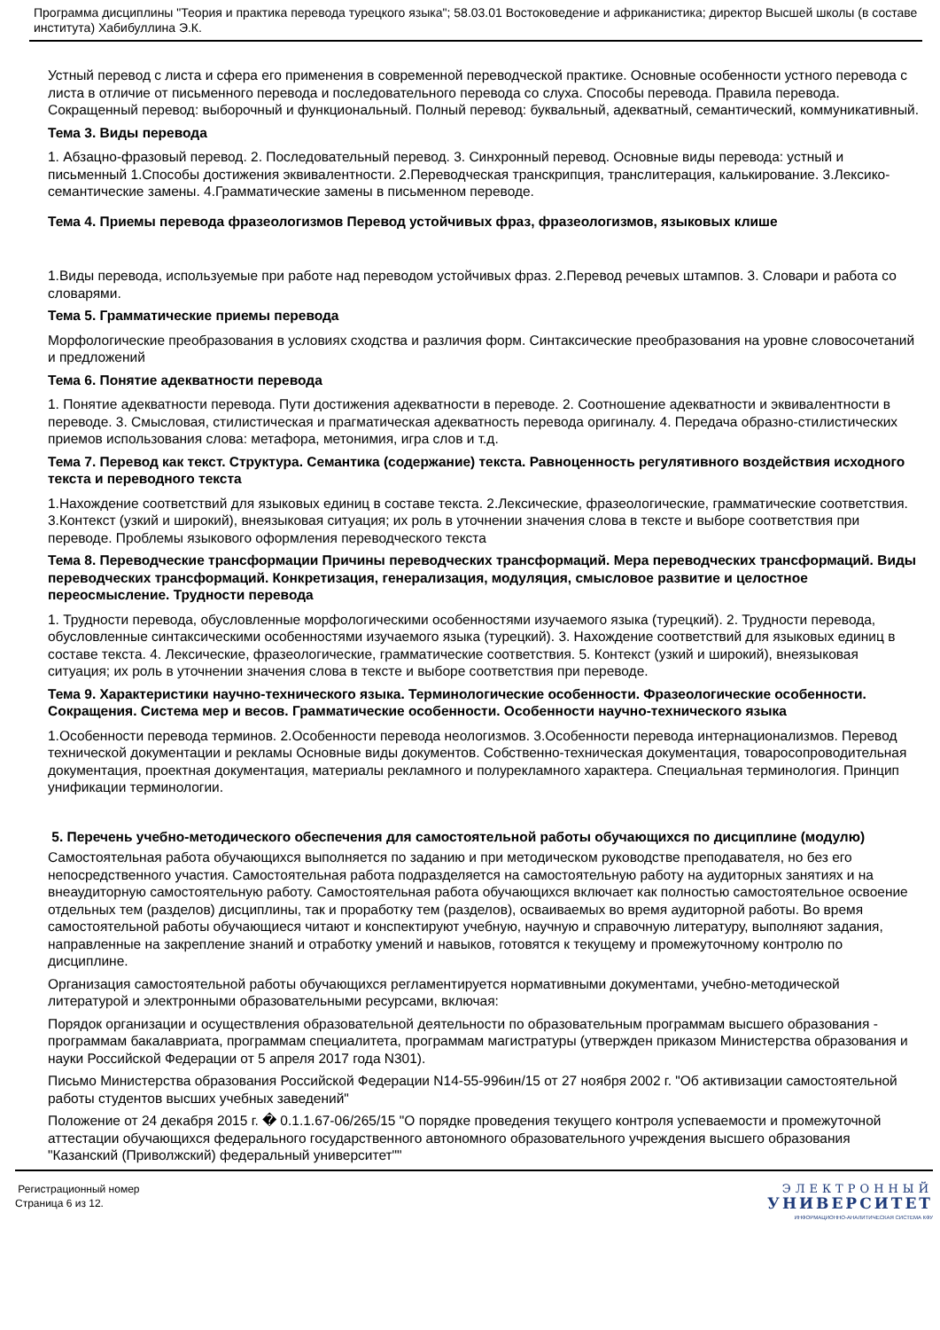Программа дисциплины "Теория и практика перевода турецкого языка"; 58.03.01 Востоковедение и африканистика; директор Высшей школы (в составе института) Хабибуллина Э.К.
Устный перевод с листа и сфера его применения в современной переводческой практике. Основные особенности устного перевода с листа в отличие от письменного перевода и последовательного перевода со слуха. Способы перевода. Правила перевода. Сокращенный перевод: выборочный и функциональный. Полный перевод: буквальный, адекватный, семантический, коммуникативный.
Тема 3. Виды перевода
1. Абзацно-фразовый перевод. 2. Последовательный перевод. 3. Синхронный перевод. Основные виды перевода: устный и письменный 1.Способы достижения эквивалентности. 2.Переводческая транскрипция, транслитерация, калькирование. 3.Лексико-семантические замены. 4.Грамматические замены в письменном переводе.
Тема 4. Приемы перевода фразеологизмов Перевод устойчивых фраз, фразеологизмов, языковых клише
1.Виды перевода, используемые при работе над переводом устойчивых фраз. 2.Перевод речевых штампов. 3. Словари и работа со словарями.
Тема 5. Грамматические приемы перевода
Морфологические преобразования в условиях сходства и различия форм. Синтаксические преобразования на уровне словосочетаний и предложений
Тема 6. Понятие адекватности перевода
1. Понятие адекватности перевода. Пути достижения адекватности в переводе. 2. Соотношение адекватности и эквивалентности в переводе. 3. Смысловая, стилистическая и прагматическая адекватность перевода оригиналу. 4. Передача образно-стилистических приемов использования слова: метафора, метонимия, игра слов и т.д.
Тема 7. Перевод как текст. Структура. Семантика (содержание) текста. Равноценность регулятивного воздействия исходного текста и переводного текста
1.Нахождение соответствий для языковых единиц в составе текста. 2.Лексические, фразеологические, грамматические соответствия. 3.Контекст (узкий и широкий), внеязыковая ситуация; их роль в уточнении значения слова в тексте и выборе соответствия при переводе. Проблемы языкового оформления переводческого текста
Тема 8. Переводческие трансформации Причины переводческих трансформаций. Мера переводческих трансформаций. Виды переводческих трансформаций. Конкретизация, генерализация, модуляция, смысловое развитие и целостное переосмысление. Трудности перевода
1. Трудности перевода, обусловленные морфологическими особенностями изучаемого языка (турецкий). 2. Трудности перевода, обусловленные синтаксическими особенностями изучаемого языка (турецкий). 3. Нахождение соответствий для языковых единиц в составе текста. 4. Лексические, фразеологические, грамматические соответствия. 5. Контекст (узкий и широкий), внеязыковая ситуация; их роль в уточнении значения слова в тексте и выборе соответствия при переводе.
Тема 9. Характеристики научно-технического языка. Терминологические особенности. Фразеологические особенности. Сокращения. Система мер и весов. Грамматические особенности. Особенности научно-технического языка
1.Особенности перевода терминов. 2.Особенности перевода неологизмов. 3.Особенности перевода интернационализмов. Перевод технической документации и рекламы Основные виды документов. Собственно-техническая документация, товаросопроводительная документация, проектная документация, материалы рекламного и полурекламного характера. Специальная терминология. Принцип унификации терминологии.
5. Перечень учебно-методического обеспечения для самостоятельной работы обучающихся по дисциплине (модулю)
Самостоятельная работа обучающихся выполняется по заданию и при методическом руководстве преподавателя, но без его непосредственного участия. Самостоятельная работа подразделяется на самостоятельную работу на аудиторных занятиях и на внеаудиторную самостоятельную работу. Самостоятельная работа обучающихся включает как полностью самостоятельное освоение отдельных тем (разделов) дисциплины, так и проработку тем (разделов), осваиваемых во время аудиторной работы. Во время самостоятельной работы обучающиеся читают и конспектируют учебную, научную и справочную литературу, выполняют задания, направленные на закрепление знаний и отработку умений и навыков, готовятся к текущему и промежуточному контролю по дисциплине.
Организация самостоятельной работы обучающихся регламентируется нормативными документами, учебно-методической литературой и электронными образовательными ресурсами, включая:
Порядок организации и осуществления образовательной деятельности по образовательным программам высшего образования - программам бакалавриата, программам специалитета, программам магистратуры (утвержден приказом Министерства образования и науки Российской Федерации от 5 апреля 2017 года N301).
Письмо Министерства образования Российской Федерации N14-55-996ин/15 от 27 ноября 2002 г. "Об активизации самостоятельной работы студентов высших учебных заведений"
Положение от 24 декабря 2015 г. � 0.1.1.67-06/265/15 "О порядке проведения текущего контроля успеваемости и промежуточной аттестации обучающихся федерального государственного автономного образовательного учреждения высшего образования "Казанский (Приволжский) федеральный университет""
Регистрационный номер
Страница 6 из 12.
ЭЛЕКТРОННЫЙ
УНИВЕРСИТЕТ
ИНФОРМАЦИОННО-АНАЛИТИЧЕСКАЯ СИСТЕМА КФУ